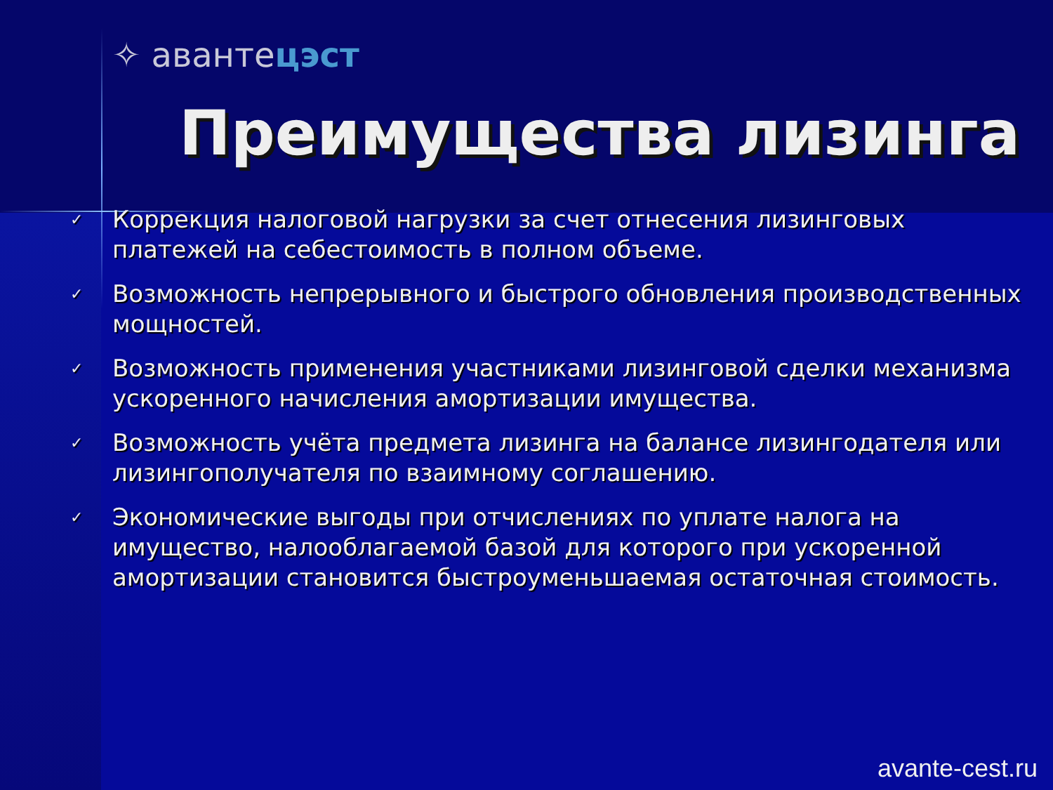✧ авантeцэст
Преимущества лизинга
✓ Коррекция налоговой нагрузки за счет отнесения лизинговых платежей на себестоимость в полном объеме.
✓ Возможность непрерывного и быстрого обновления производственных мощностей.
✓ Возможность применения участниками лизинговой сделки механизма ускоренного начисления амортизации имущества.
✓ Возможность учёта предмета лизинга на балансе лизингодателя или лизингополучателя по взаимному соглашению.
✓ Экономические выгоды при отчислениях по уплате налога на имущество, налооблагаемой базой для которого при ускоренной амортизации становится быстроуменьшаемая остаточная стоимость.
avante-cest.ru